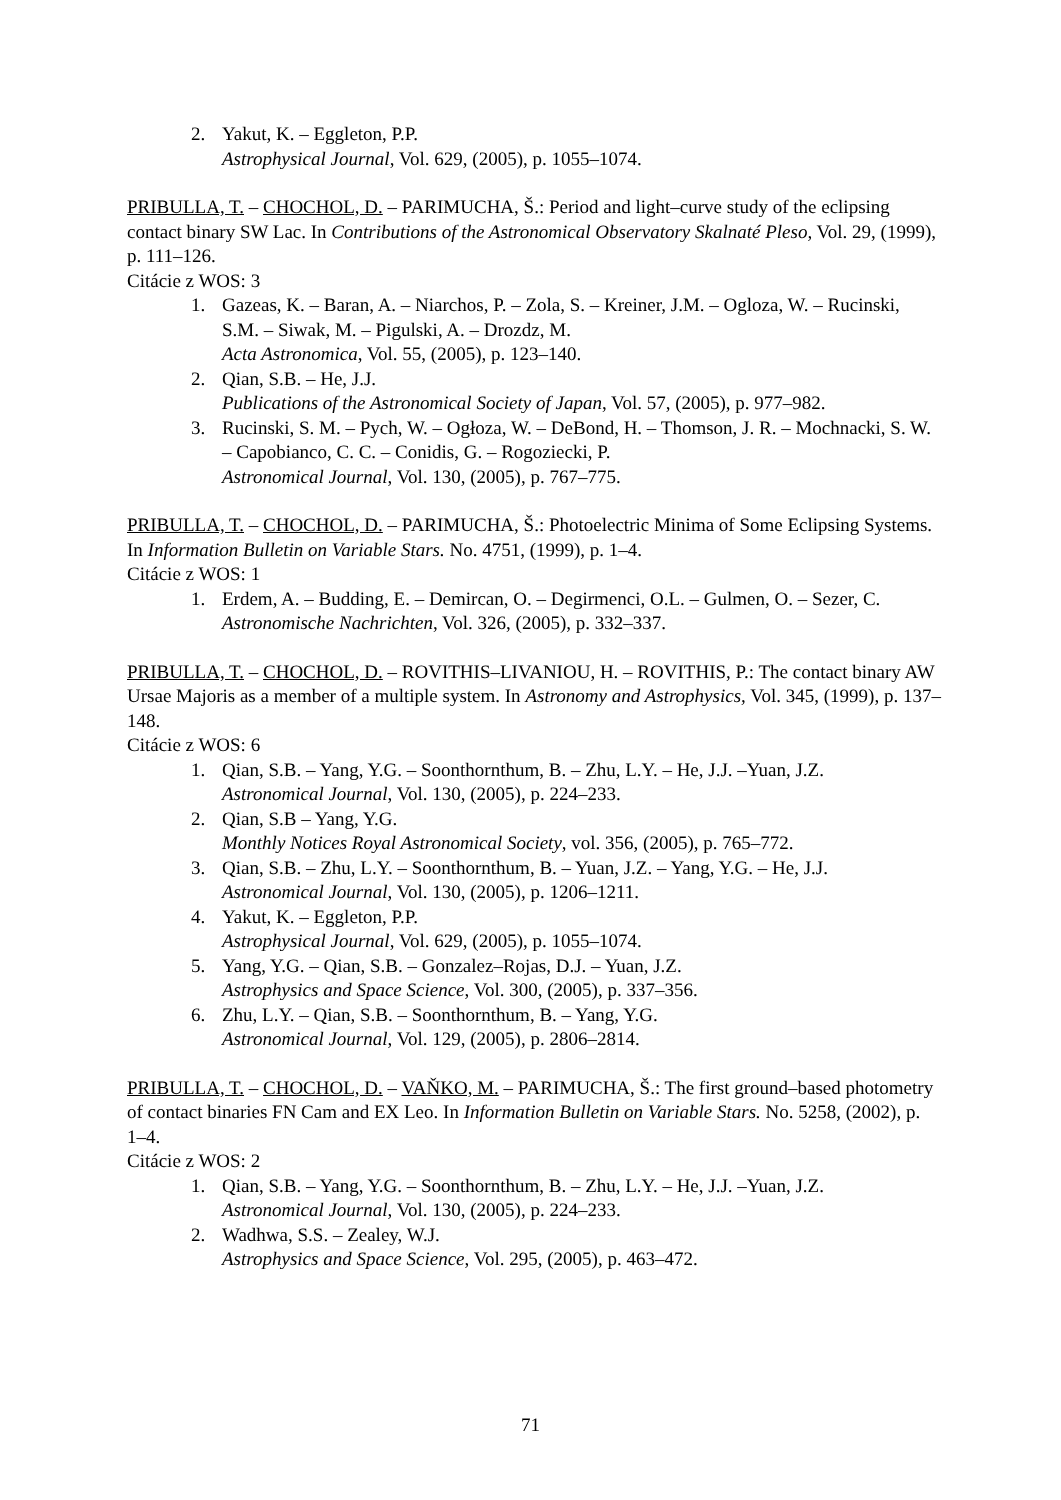2. Yakut, K. – Eggleton, P.P.
Astrophysical Journal, Vol. 629, (2005), p. 1055–1074.
PRIBULLA, T. – CHOCHOL, D. – PARIMUCHA, Š.: Period and light–curve study of the eclipsing contact binary SW Lac. In Contributions of the Astronomical Observatory Skalnaté Pleso, Vol. 29, (1999), p. 111–126.
Citácie z WOS: 3
1. Gazeas, K. – Baran, A. – Niarchos, P. – Zola, S. – Kreiner, J.M. – Ogloza, W. – Rucinski, S.M. – Siwak, M. – Pigulski, A. – Drozdz, M.
Acta Astronomica, Vol. 55, (2005), p. 123–140.
2. Qian, S.B. – He, J.J.
Publications of the Astronomical Society of Japan, Vol. 57, (2005), p. 977–982.
3. Rucinski, S. M. – Pych, W. – Ogłoza, W. – DeBond, H. – Thomson, J. R. – Mochnacki, S. W. – Capobianco, C. C. – Conidis, G. – Rogoziecki, P.
Astronomical Journal, Vol. 130, (2005), p. 767–775.
PRIBULLA, T. – CHOCHOL, D. – PARIMUCHA, Š.: Photoelectric Minima of Some Eclipsing Systems. In Information Bulletin on Variable Stars. No. 4751, (1999), p. 1–4.
Citácie z WOS: 1
1. Erdem, A. – Budding, E. – Demircan, O. – Degirmenci, O.L. – Gulmen, O. – Sezer, C.
Astronomische Nachrichten, Vol. 326, (2005), p. 332–337.
PRIBULLA, T. – CHOCHOL, D. – ROVITHIS–LIVANIOU, H. – ROVITHIS, P.: The contact binary AW Ursae Majoris as a member of a multiple system. In Astronomy and Astrophysics, Vol. 345, (1999), p. 137–148.
Citácie z WOS: 6
1. Qian, S.B. – Yang, Y.G. – Soonthornthum, B. – Zhu, L.Y. – He, J.J. –Yuan, J.Z.
Astronomical Journal, Vol. 130, (2005), p. 224–233.
2. Qian, S.B – Yang, Y.G.
Monthly Notices Royal Astronomical Society, vol. 356, (2005), p. 765–772.
3. Qian, S.B. – Zhu, L.Y. – Soonthornthum, B. – Yuan, J.Z. – Yang, Y.G. – He, J.J.
Astronomical Journal, Vol. 130, (2005), p. 1206–1211.
4. Yakut, K. – Eggleton, P.P.
Astrophysical Journal, Vol. 629, (2005), p. 1055–1074.
5. Yang, Y.G. – Qian, S.B. – Gonzalez–Rojas, D.J. – Yuan, J.Z.
Astrophysics and Space Science, Vol. 300, (2005), p. 337–356.
6. Zhu, L.Y. – Qian, S.B. – Soonthornthum, B. – Yang, Y.G.
Astronomical Journal, Vol. 129, (2005), p. 2806–2814.
PRIBULLA, T. – CHOCHOL, D. – VAŇKO, M. – PARIMUCHA, Š.: The first ground–based photometry of contact binaries FN Cam and EX Leo. In Information Bulletin on Variable Stars. No. 5258, (2002), p. 1–4.
Citácie z WOS: 2
1. Qian, S.B. – Yang, Y.G. – Soonthornthum, B. – Zhu, L.Y. – He, J.J. –Yuan, J.Z.
Astronomical Journal, Vol. 130, (2005), p. 224–233.
2. Wadhwa, S.S. – Zealey, W.J.
Astrophysics and Space Science, Vol. 295, (2005), p. 463–472.
71